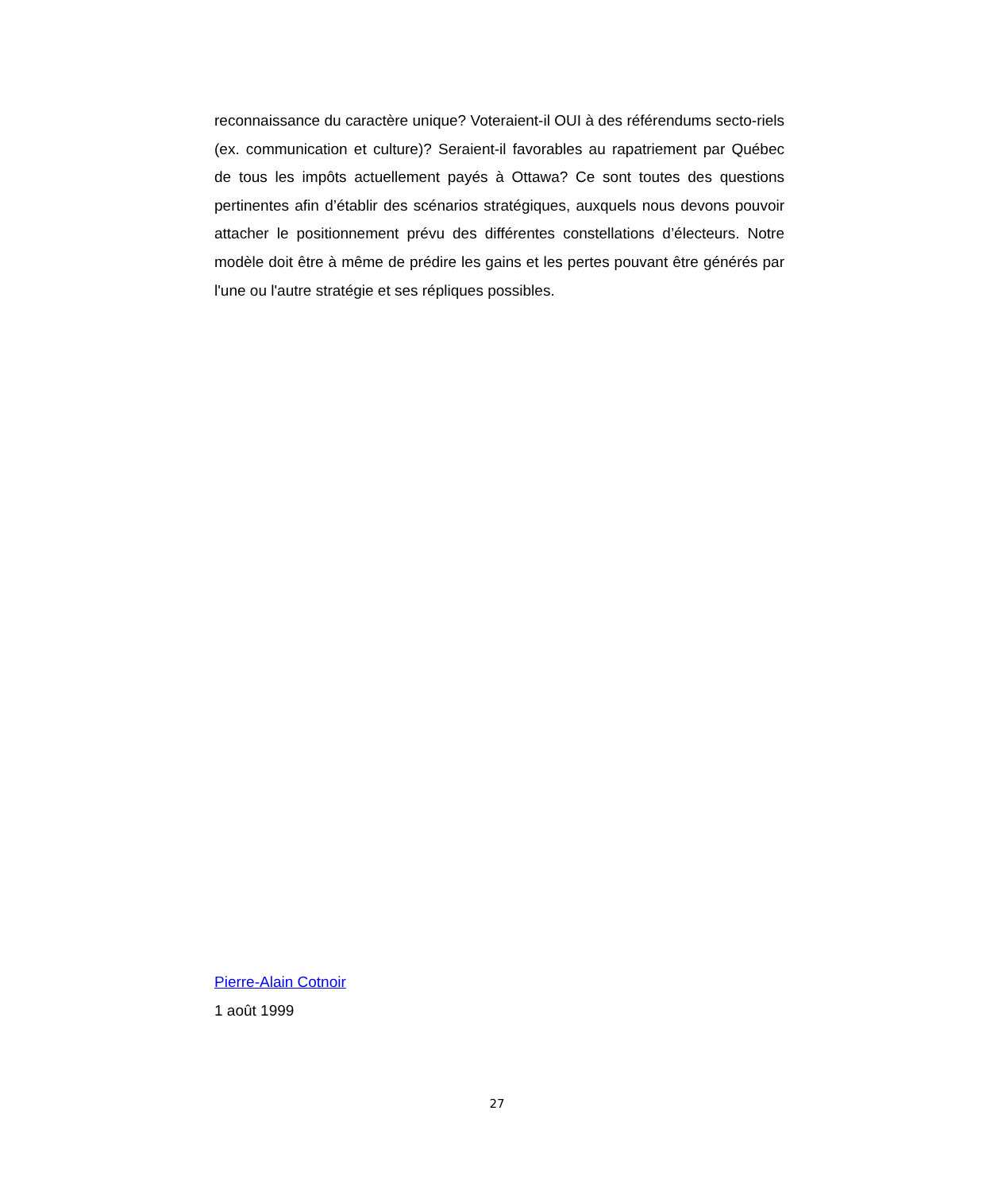reconnaissance du caractère unique? Voteraient-il OUI à des référendums secto-riels (ex. communication et culture)? Seraient-il favorables au rapatriement par Québec de tous les impôts actuellement payés à Ottawa? Ce sont toutes des questions pertinentes afin d’établir des scénarios stratégiques, auxquels nous devons pouvoir attacher le positionnement prévu des différentes constellations d’électeurs. Notre modèle doit être à même de prédire les gains et les pertes pouvant être générés par l'une ou l'autre stratégie et ses répliques possibles.
Pierre-Alain Cotnoir
1 août 1999
27